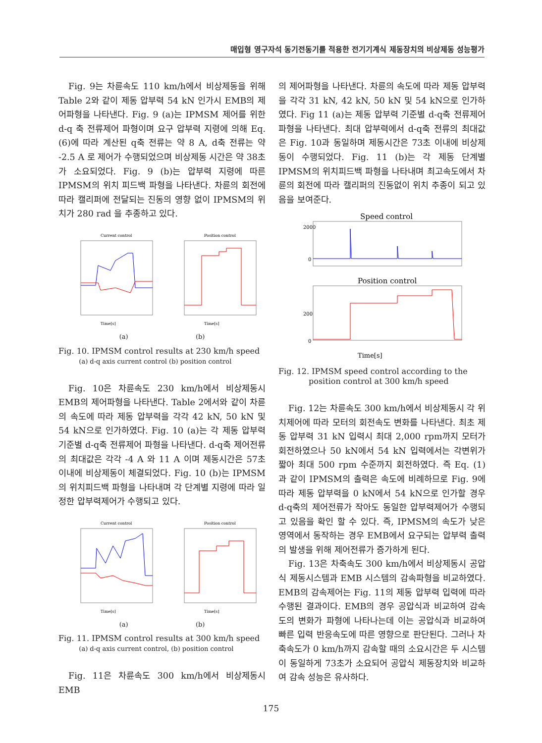매입형 영구자석 동기전동기를 적용한 전기기계식 제동장치의 비상제동 성능평가
Fig. 9는 차륜속도 110 km/h에서 비상제동을 위해 Table 2와 같이 제동 압부력 54 kN 인가시 EMB의 제어파형을 나타낸다. Fig. 9 (a)는 IPMSM 제어를 위한 d-q 축 전류제어 파형이며 요구 압부력 지령에 의해 Eq. (6)에 따라 계산된 q축 전류는 약 8 A, d축 전류는 약 -2.5 A 로 제어가 수행되었으며 비상제동 시간은 약 38초가 소요되었다. Fig. 9 (b)는 압부력 지령에 따른 IPMSM의 위치 피드백 파형을 나타낸다. 차륜의 회전에 따라 캘리퍼에 전달되는 진동의 영향 없이 IPMSM의 위치가 280 rad 을 추종하고 있다.
Current control
Time[s]
Position control
Time[s]
(a) (b)
Fig. 10. IPMSM control results at 230 km/h speed
(a) d-q axis current control (b) position control
Fig. 10은 차륜속도 230 km/h에서 비상제동시 EMB의 제어파형을 나타낸다. Table 2에서와 같이 차륜의 속도에 따라 제동 압부력을 각각 42 kN, 50 kN 및 54 kN으로 인가하였다. Fig. 10 (a)는 각 제동 압부력 기준별 d-q축 전류제어 파형을 나타낸다. d-q축 제어전류의 최대값은 각각 -4 A 와 11 A 이며 제동시간은 57초 이내에 비상제동이 체결되었다. Fig. 10 (b)는 IPMSM의 위치피드백 파형을 나타내며 각 단계별 지령에 따라 일정한 압부력제어가 수행되고 있다.
Current control
Time[s]
Position control
Time[s]
(a) (b)
Fig. 11. IPMSM control results at 300 km/h speed
(a) d-q axis current control, (b) position control
Fig. 11은 차륜속도 300 km/h에서 비상제동시 EMB
의 제어파형을 나타낸다. 차륜의 속도에 따라 제동 압부력을 각각 31 kN, 42 kN, 50 kN 및 54 kN으로 인가하였다. Fig 11 (a)는 제동 압부력 기준별 d-q축 전류제어 파형을 나타낸다. 최대 압부력에서 d-q축 전류의 최대값은 Fig. 10과 동일하며 제동시간은 73초 이내에 비상제동이 수행되었다. Fig. 11 (b)는 각 제동 단계별 IPMSM의 위치피드백 파형을 나타내며 최고속도에서 차륜의 회전에 따라 캘리퍼의 진동없이 위치 추종이 되고 있음을 보여준다.
Speed control
2000
0
Position control
200
0
Time[s]
Fig. 12. IPMSM speed control according to the
position control at 300 km/h speed
Fig. 12는 차륜속도 300 km/h에서 비상제동시 각 위치제어에 따라 모터의 회전속도 변화를 나타낸다. 최초 제동 압부력 31 kN 입력시 최대 2,000 rpm까지 모터가 회전하였으나 50 kN에서 54 kN 입력에서는 각변위가 짧아 최대 500 rpm 수준까지 회전하였다. 즉 Eq. (1) 과 같이 IPMSM의 출력은 속도에 비례하므로 Fig. 9에 따라 제동 압부력을 0 kN에서 54 kN으로 인가할 경우 d-q축의 제어전류가 작아도 동일한 압부력제어가 수행되고 있음을 확인 할 수 있다. 즉, IPMSM의 속도가 낮은 영역에서 동작하는 경우 EMB에서 요구되는 압부력 출력의 발생을 위해 제어전류가 증가하게 된다.
Fig. 13은 차축속도 300 km/h에서 비상제동시 공압식 제동시스템과 EMB 시스템의 감속파형을 비교하였다. EMB의 감속제어는 Fig. 11의 제동 압부력 입력에 따라 수행된 결과이다. EMB의 경우 공압식과 비교하여 감속도의 변화가 파형에 나타나는데 이는 공압식과 비교하여 빠른 입력 반응속도에 따른 영향으로 판단된다. 그러나 차축속도가 0 km/h까지 감속할 때의 소요시간은 두 시스템이 동일하게 73초가 소요되어 공압식 제동장치와 비교하여 감속 성능은 유사하다.
175